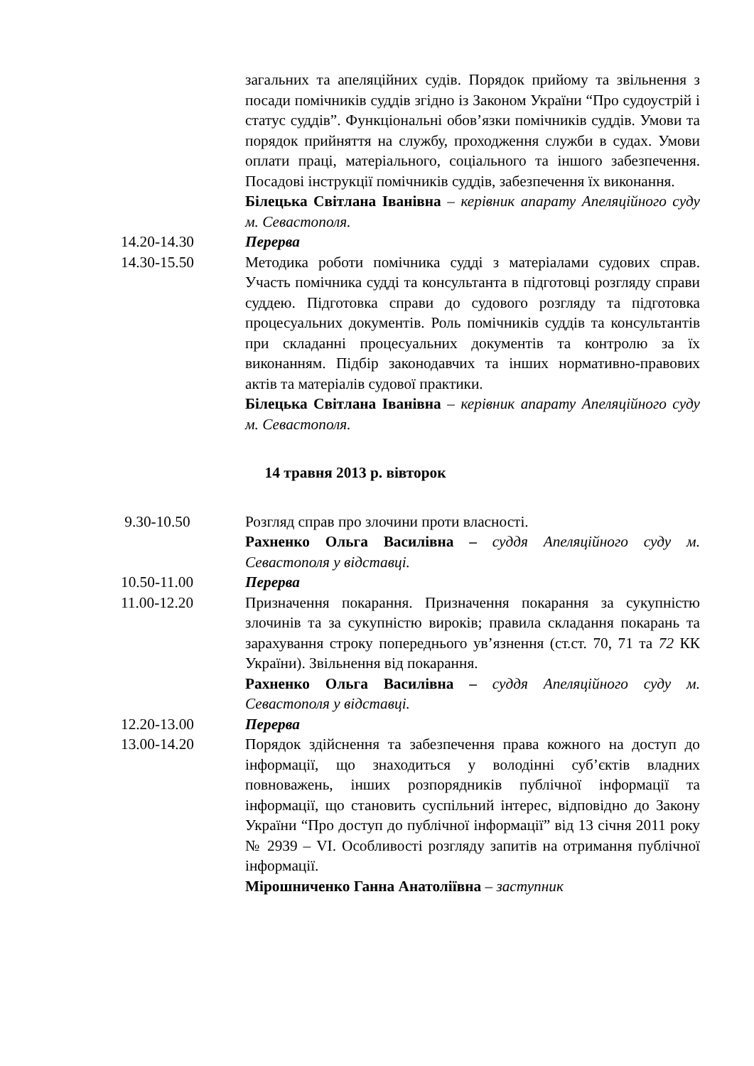загальних та апеляційних судів. Порядок прийому та звільнення з посади помічників суддів згідно із Законом України “Про судоустрій і статус суддів”. Функціональні обов’язки помічників суддів. Умови та порядок прийняття на службу, проходження служби в судах. Умови оплати праці, матеріального, соціального та іншого забезпечення. Посадові інструкції помічників суддів, забезпечення їх виконання.
Білецька Світлана Іванівна – керівник апарату Апеляційного суду м. Севастополя.
14.20-14.30 Перерва
14.30-15.50 Методика роботи помічника судді з матеріалами судових справ. Участь помічника судді та консультанта в підготовці розгляду справи суддею. Підготовка справи до судового розгляду та підготовка процесуальних документів. Роль помічників суддів та консультантів при складанні процесуальних документів та контролю за їх виконанням. Підбір законодавчих та інших нормативно-правових актів та матеріалів судової практики.
Білецька Світлана Іванівна – керівник апарату Апеляційного суду м. Севастополя.
14 травня 2013 р. вівторок
9.30-10.50 Розгляд справ про злочини проти власності.
Рахненко Ольга Василівна – суддя Апеляційного суду м. Севастополя у відставці.
10.50-11.00 Перерва
11.00-12.20 Призначення покарання. Призначення покарання за сукупністю злочинів та за сукупністю вироків; правила складання покарань та зарахування строку попереднього ув’язнення (ст.ст. 70, 71 та 72 КК України). Звільнення від покарання.
Рахненко Ольга Василівна – суддя Апеляційного суду м. Севастополя у відставці.
12.20-13.00 Перерва
13.00-14.20 Порядок здійснення та забезпечення права кожного на доступ до інформації, що знаходиться у володінні суб’єктів владних повноважень, інших розпорядників публічної інформації та інформації, що становить суспільний інтерес, відповідно до Закону України “Про доступ до публічної інформації” від 13 січня 2011 року № 2939 – VI. Особливості розгляду запитів на отримання публічної інформації.
Мірошниченко Ганна Анатоліївна – заступник